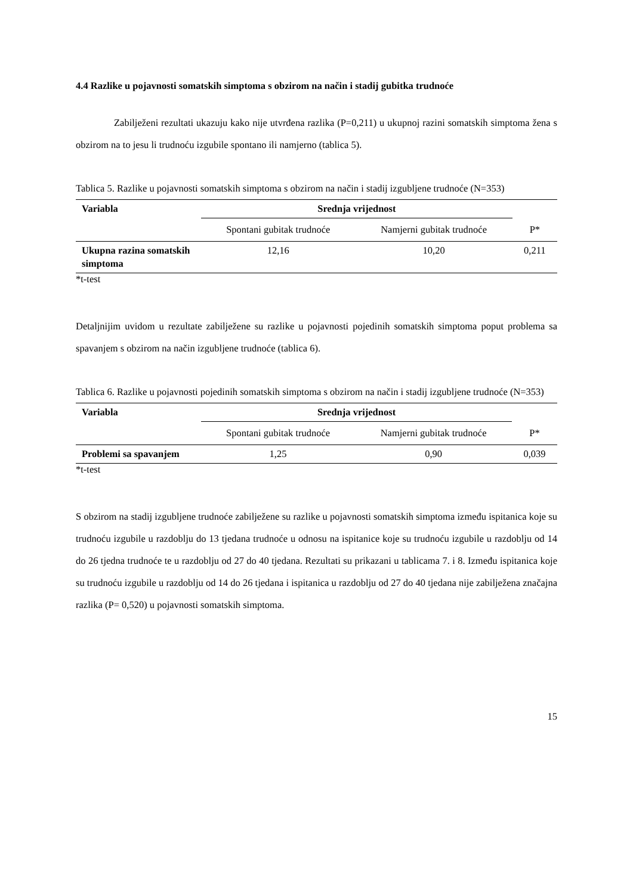4.4 Razlike u pojavnosti somatskih simptoma s obzirom na način i stadij gubitka trudnoće
Zabilježeni rezultati ukazuju kako nije utvrđena razlika (P=0,211) u ukupnoj razini somatskih simptoma žena s obzirom na to jesu li trudnoću izgubile spontano ili namjerno (tablica 5).
Tablica 5. Razlike u pojavnosti somatskih simptoma s obzirom na način i stadij izgubljene trudnoće (N=353)
| Variabla | Srednja vrijednost | | |
| | Spontani gubitak trudnoće | Namjerni gubitak trudnoće | P* |
| Ukupna razina somatskih simptoma | 12,16 | 10,20 | 0,211 |
*t-test
Detaljnijim uvidom u rezultate zabilježene su razlike u pojavnosti pojedinih somatskih simptoma poput problema sa spavanjem s obzirom na način izgubljene trudnoće (tablica 6).
Tablica 6. Razlike u pojavnosti pojedinih somatskih simptoma s obzirom na način i stadij izgubljene trudnoće (N=353)
| Variabla | Srednja vrijednost | | |
| | Spontani gubitak trudnoće | Namjerni gubitak trudnoće | P* |
| Problemi sa spavanjem | 1,25 | 0,90 | 0,039 |
*t-test
S obzirom na stadij izgubljene trudnoće zabilježene su razlike u pojavnosti somatskih simptoma između ispitanica koje su trudnoću izgubile u razdoblju do 13 tjedana trudnoće u odnosu na ispitanice koje su trudnoću izgubile u razdoblju od 14 do 26 tjedna trudnoće te u razdoblju od 27 do 40 tjedana. Rezultati su prikazani u tablicama 7. i 8. Između ispitanica koje su trudnoću izgubile u razdoblju od 14 do 26 tjedana i ispitanica u razdoblju od 27 do 40 tjedana nije zabilježena značajna razlika (P= 0,520) u pojavnosti somatskih simptoma.
15